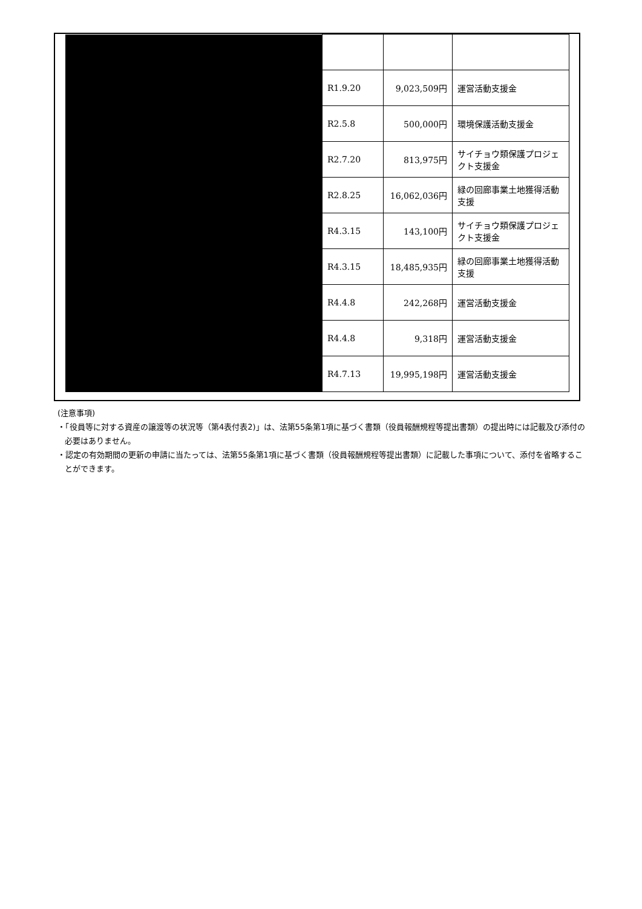| | R1.9.20 | 9,023,509円 | 運営活動支援金 |
| | R2.5.8 | 500,000円 | 環境保護活動支援金 |
| | R2.7.20 | 813,975円 | サイチョウ類保護プロジェクト支援金 |
| | R2.8.25 | 16,062,036円 | 緑の回廊事業土地獲得活動支援 |
| | R4.3.15 | 143,100円 | サイチョウ類保護プロジェクト支援金 |
| | R4.3.15 | 18,485,935円 | 緑の回廊事業土地獲得活動支援 |
| | R4.4.8 | 242,268円 | 運営活動支援金 |
| | R4.4.8 | 9,318円 | 運営活動支援金 |
| | R4.7.13 | 19,995,198円 | 運営活動支援金 |
(注意事項)
・「役員等に対する資産の譲渡等の状況等（第4表付表2)」は、法第55条第1項に基づく書類（役員報酬規程等提出書類）の提出時には記載及び添付の必要はありません。
・認定の有効期間の更新の申請に当たっては、法第55条第1項に基づく書類（役員報酬規程等提出書類）に記載した事項について、添付を省略することができます。